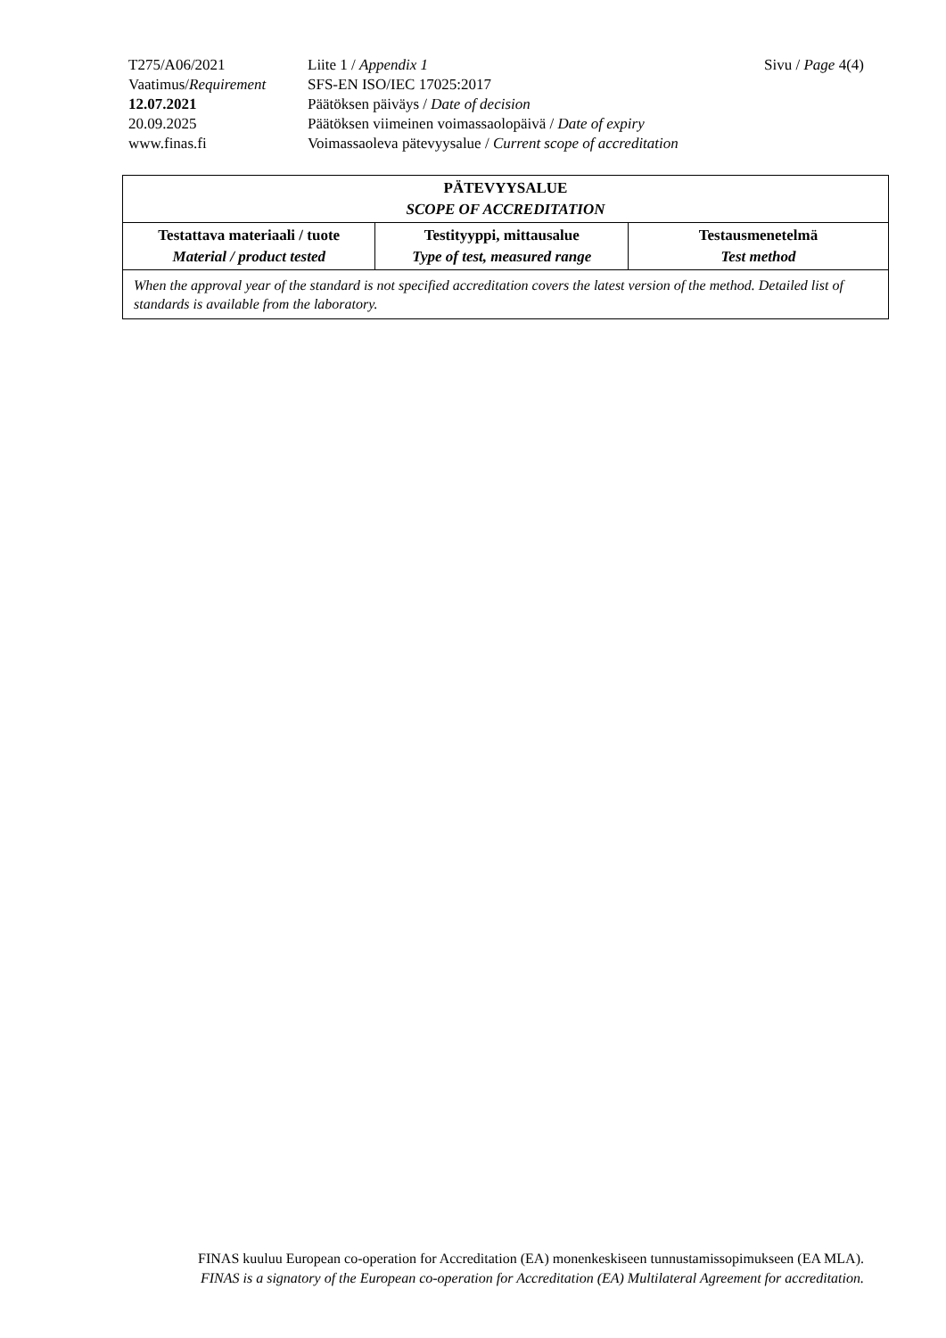| T275/A06/2021 | Liite 1 / Appendix 1 | Sivu / Page 4(4) |
| Vaatimus/ Requirement | SFS-EN ISO/IEC 17025:2017 | |
| 12.07.2021 | Päätöksen päiväys / Date of decision | |
| 20.09.2025 | Päätöksen viimeinen voimassaolopäivä / Date of expiry | |
| www.finas.fi | Voimassaoleva pätevyysalue / Current scope of accreditation | |
| PÄTEVYYSALUE SCOPE OF ACCREDITATION | | |
| --- | --- | --- |
| Testattava materiaali / tuote Material / product tested | Testityyppi, mittausalue Type of test, measured range | Testausmenetelmä Test method |
| When the approval year of the standard is not specified accreditation covers the latest version of the method. Detailed list of standards is available from the laboratory. | | |
FINAS kuuluu European co-operation for Accreditation (EA) monenkeskiseen tunnustamissopimukseen (EA MLA).
FINAS is a signatory of the European co-operation for Accreditation (EA) Multilateral Agreement for accreditation.